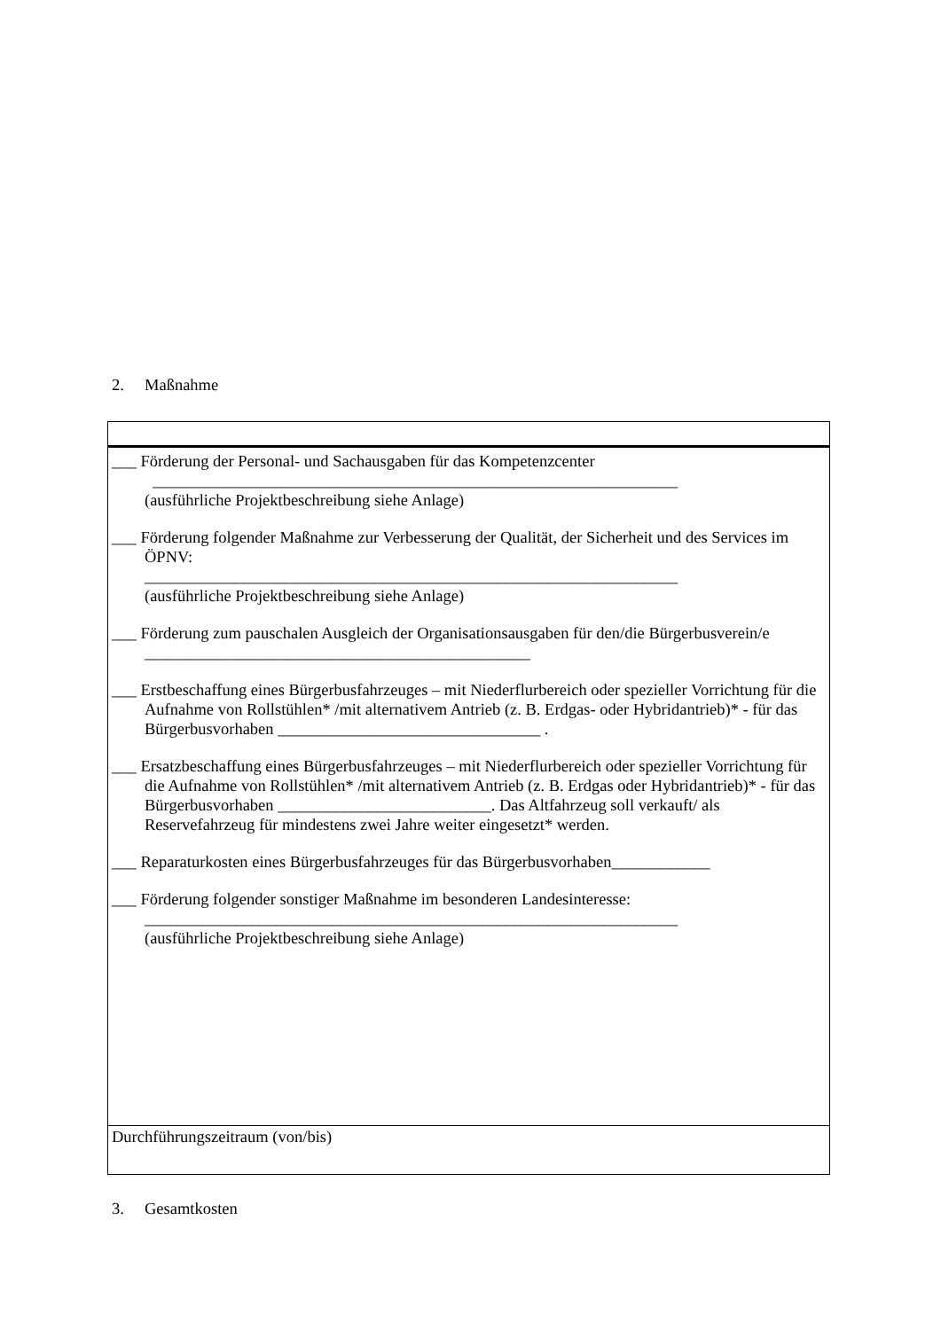2. Maßnahme
| ___ Förderung der Personal- und Sachausgaben für das Kompetenzcenter ________________________________________________________________ (ausführliche Projektbeschreibung siehe Anlage) ___ Förderung folgender Maßnahme zur Verbesserung der Qualität, der Sicherheit und des Services im ÖPNV: _________________________________________________________________ (ausführliche Projektbeschreibung siehe Anlage) ___ Förderung zum pauschalen Ausgleich der Organisationsausgaben für den/die Bürgerbusverein/e _______________________________________________ ___ Erstbeschaffung eines Bürgerbusfahrzeuges – mit Niederflurbereich oder spezieller Vorrichtung für die Aufnahme von Rollstühlen* /mit alternativem Antrieb (z. B. Erdgas- oder Hybridantrieb)* - für das Bürgerbusvorhaben ________________________________ . ___ Ersatzbeschaffung eines Bürgerbusfahrzeuges – mit Niederflurbereich oder spezieller Vorrichtung für die Aufnahme von Rollstühlen* /mit alternativem Antrieb (z. B. Erdgas oder Hybridantrieb)* - für das Bürgerbusvorhaben __________________________. Das Altfahrzeug soll verkauft/ als Reservefahrzeug für mindestens zwei Jahre weiter eingesetzt* werden. ___ Reparaturkosten eines Bürgerbusfahrzeuges für das Bürgerbusvorhaben____________ ___ Förderung folgender sonstiger Maßnahme im besonderen Landesinteresse: _________________________________________________________________ (ausführliche Projektbeschreibung siehe Anlage) |
| Durchführungszeitraum (von/bis) |
3. Gesamtkosten